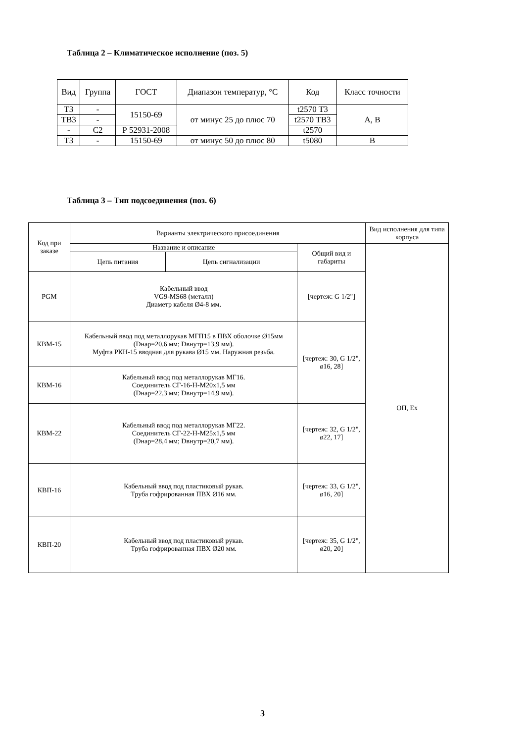Таблица 2 – Климатическое исполнение (поз. 5)
| Вид | Группа | ГОСТ | Диапазон температур, °С | Код | Класс точности |
| --- | --- | --- | --- | --- | --- |
| Т3 | - | 15150-69 | от минус 25 до плюс 70 | t2570 Т3 | А, В |
| ТВ3 | - | | | t2570 ТВ3 | |
| - | С2 | Р 52931-2008 | | t2570 | |
| Т3 | - | 15150-69 | от минус 50 до плюс 80 | t5080 | В |
Таблица 3 – Тип подсоединения (поз. 6)
| Код при заказе | Варианты электрического присоединения | | | Вид исполнения для типа корпуса |
| --- | --- | --- | --- | --- |
| | Название и описание | | Общий вид и габариты | ОП, Ex |
| | Цепь питания | Цепь сигнализации | | |
| PGM | Кабельный ввод VG9-MS68 (металл) Диаметр кабеля Ø4-8 мм. | | [чертеж: G 1/2"] | |
| КВМ-15 | Кабельный ввод под металлорукав МГП15 в ПВХ оболочке Ø15мм (Dнар=20,6 мм; Dвнутр=13,9 мм). Муфта РКН-15 вводная для рукава Ø15 мм. Наружная резьба. | | [чертеж: 30, G 1/2", ø16, 28] | |
| КВМ-16 | Кабельный ввод под металлорукав МГ16. Соединитель СГ-16-Н-М20х1,5 мм (Dнар=22,3 мм; Dвнутр=14,9 мм). | | | |
| КВМ-22 | Кабельный ввод под металлорукав МГ22. Соединитель СГ-22-Н-М25х1,5 мм (Dнар=28,4 мм; Dвнутр=20,7 мм). | | [чертеж: 32, G 1/2", ø22, 17] | |
| КВП-16 | Кабельный ввод под пластиковый рукав. Труба гофрированная ПВХ Ø16 мм. | | [чертеж: 33, G 1/2", ø16, 20] | |
| КВП-20 | Кабельный ввод под пластиковый рукав. Труба гофрированная ПВХ Ø20 мм. | | [чертеж: 35, G 1/2", ø20, 20] | |
3